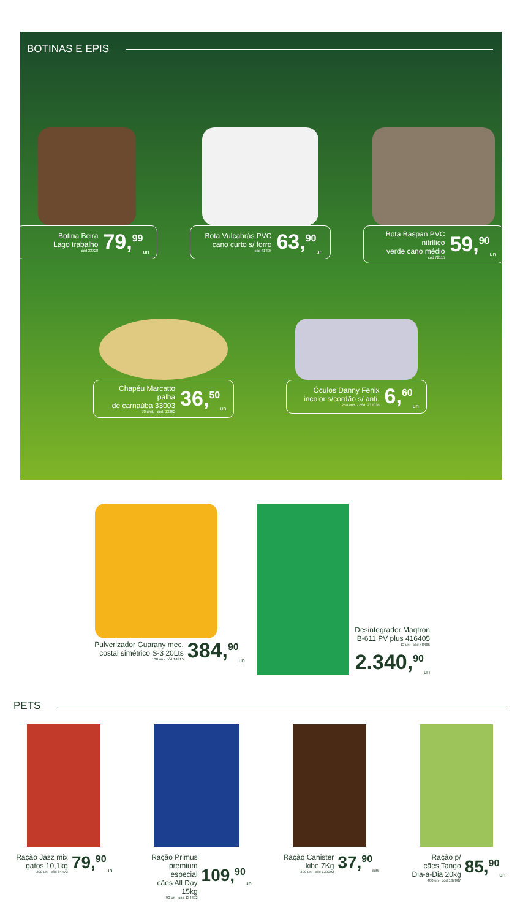BOTINAS E EPIS
Botina Beira
Lago trabalho
cód 33728 79,<sup>99</sup><sub>un</sub>
Bota Vulcabrás PVC
cano curto s/ forro
cód 41895 63,<sup>90</sup><sub>un</sub>
Bota Baspan PVC nitrílico
verde cano médio
cód 72115 59,<sup>90</sup><sub>un</sub>
Chapéu Marcatto palha
de carnaúba 33003
70 und. - cód. 13252 36,<sup>50</sup><sub>un</sub>
Óculos Danny Fenix
incolor s/cordão s/ anti.
250 und. - cód. 232036 6,<sup>60</sup><sub>un</sub>
Pulverizador Guarany mec.
costal simétrico S-3 20Lts
100 un - cód 14915 384,<sup>90</sup><sub>un</sub>
Desintegrador Maqtron
B-611 PV plus 416405
12 un - cód 48465
2.340,<sup>90</sup><sub>un</sub>
PETS
Ração Jazz mix
gatos 10,1kg
200 un - cód 84473 79,<sup>90</sup><sub>un</sub>
Ração Primus
premium especial
cães All Day 15kg
90 un - cód 134802 109,<sup>90</sup><sub>un</sub>
Ração Canister
kibe 7Kg
300 un - cód 139092 37,<sup>90</sup><sub>un</sub>
Ração p/
cães Tango
Dia-a-Dia 20kg
400 un - cód 137807 85,<sup>90</sup><sub>un</sub>